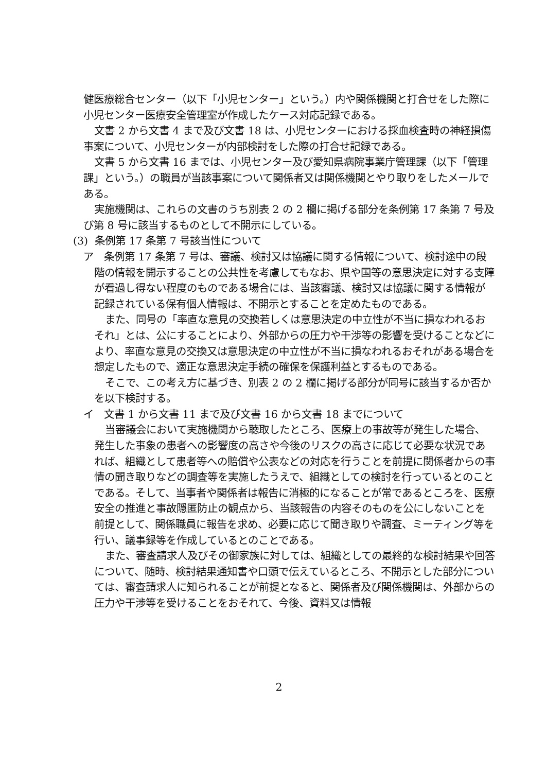健医療総合センター（以下「小児センター」という。）内や関係機関と打合せをした際に小児センター医療安全管理室が作成したケース対応記録である。
文書 2 から文書 4 まで及び文書 18 は、小児センターにおける採血検査時の神経損傷事案について、小児センターが内部検討をした際の打合せ記録である。
文書 5 から文書 16 までは、小児センター及び愛知県病院事業庁管理課（以下「管理課」という。）の職員が当該事案について関係者又は関係機関とやり取りをしたメールである。
実施機関は、これらの文書のうち別表 2 の 2 欄に掲げる部分を条例第 17 条第 7 号及び第 8 号に該当するものとして不開示にしている。
(3) 条例第 17 条第 7 号該当性について
ア　条例第 17 条第 7 号は、審議、検討又は協議に関する情報について、検討途中の段階の情報を開示することの公共性を考慮してもなお、県や国等の意思決定に対する支障が看過し得ない程度のものである場合には、当該審議、検討又は協議に関する情報が記録されている保有個人情報は、不開示とすることを定めたものである。
また、同号の「率直な意見の交換若しくは意思決定の中立性が不当に損なわれるおそれ」とは、公にすることにより、外部からの圧力や干渉等の影響を受けることなどにより、率直な意見の交換又は意思決定の中立性が不当に損なわれるおそれがある場合を想定したもので、適正な意思決定手続の確保を保護利益とするものである。
そこで、この考え方に基づき、別表 2 の 2 欄に掲げる部分が同号に該当するか否かを以下検討する。
イ　文書 1 から文書 11 まで及び文書 16 から文書 18 までについて
当審議会において実施機関から聴取したところ、医療上の事故等が発生した場合、発生した事象の患者への影響度の高さや今後のリスクの高さに応じて必要な状況であれば、組織として患者等への賠償や公表などの対応を行うことを前提に関係者からの事情の聞き取りなどの調査等を実施したうえで、組織としての検討を行っているとのことである。そして、当事者や関係者は報告に消極的になることが常であるところを、医療安全の推進と事故隠匿防止の観点から、当該報告の内容そのものを公にしないことを前提として、関係職員に報告を求め、必要に応じて聞き取りや調査、ミーティング等を行い、議事録等を作成しているとのことである。
また、審査請求人及びその御家族に対しては、組織としての最終的な検討結果や回答について、随時、検討結果通知書や口頭で伝えているところ、不開示とした部分については、審査請求人に知られることが前提となると、関係者及び関係機関は、外部からの圧力や干渉等を受けることをおそれて、今後、資料又は情報
2